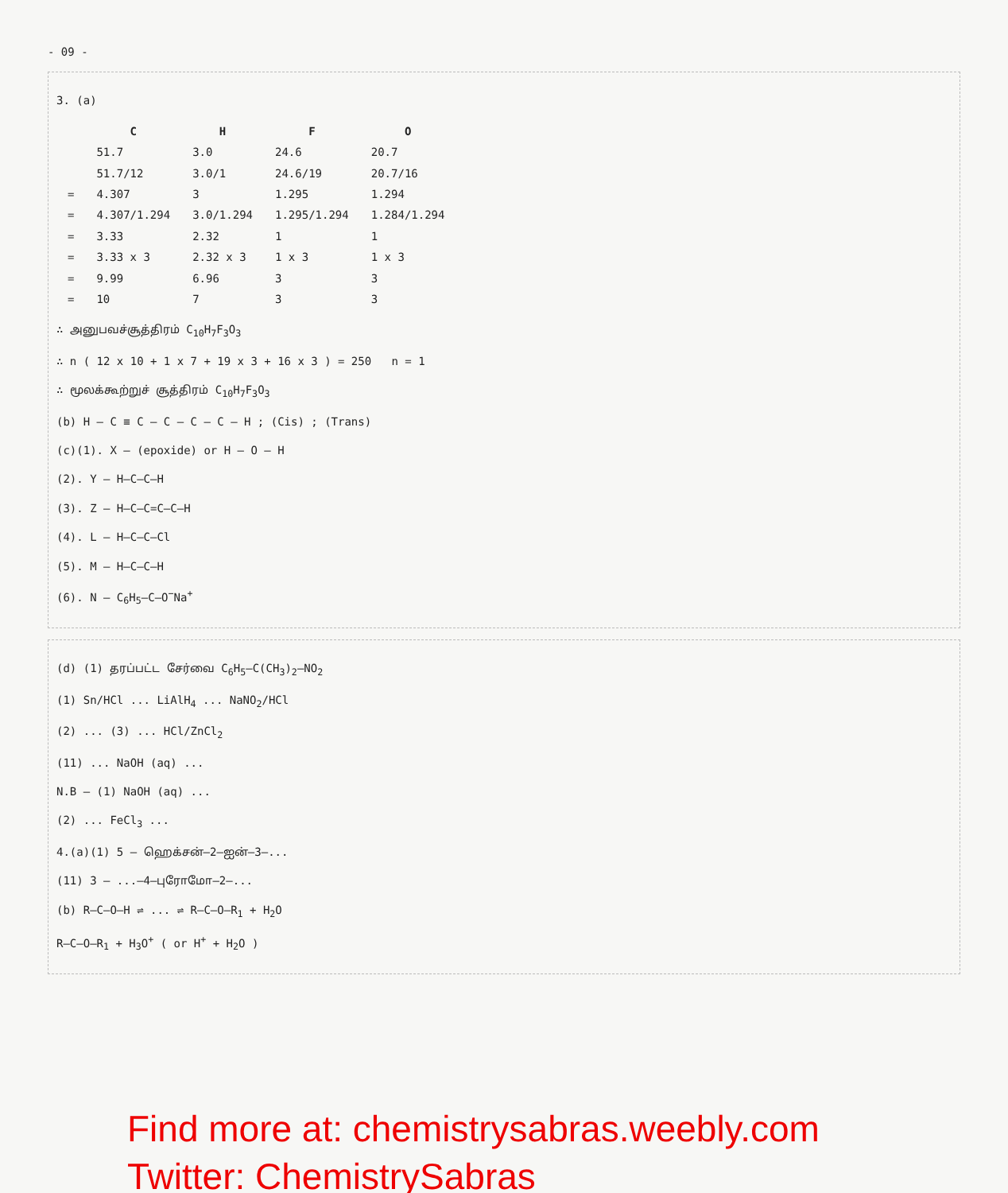- 09 -
3. (a)
| | C | H | F | O |
| --- | --- | --- | --- | --- |
| | 51.7 | 3.0 | 24.6 | 20.7 |
| | 51.7/12 | 3.0/1 | 24.6/19 | 20.7/16 |
| = | 4.307 | 3 | 1.295 | 1.294 |
| = | 4.307/1.294 | 3.0/1.294 | 1.295/1.294 | 1.284/1.294 |
| = | 3.33 | 2.32 | 1 | 1 |
| = | 3.33 x 3 | 2.32 x 3 | 1 x 3 | 1 x 3 |
| = | 9.99 | 6.96 | 3 | 3 |
| = | 10 | 7 | 3 | 3 |
∴ அனுபவச்சூத்திரம் C<sub>10</sub>H<sub>7</sub>F<sub>3</sub>O<sub>3</sub>
∴ n ( 12 x 10 + 1 x 7 + 19 x 3 + 16 x 3 ) = 250 n = 1
∴ மூலக்கூற்றுச் சூத்திரம் C<sub>10</sub>H<sub>7</sub>F<sub>3</sub>O<sub>3</sub>
(b) H – C ≡ C – C – C – C – H ; (Cis) ; (Trans)
(c)(1). X – (epoxide) or H – O – H
(2). Y – H–C–C–H
(3). Z – H–C–C=C–C–H
(4). L – H–C–C–Cl
(5). M – H–C–C–H
(6). N – C<sub>6</sub>H<sub>5</sub>–C–O<sup>−</sup>Na<sup>+</sup>
(d) (1) தரப்பட்ட சேர்வை C<sub>6</sub>H<sub>5</sub>–C(CH<sub>3</sub>)<sub>2</sub>–NO<sub>2</sub>
(1) Sn/HCl ... LiAlH<sub>4</sub> ... NaNO<sub>2</sub>/HCl
(2) ... (3) ... HCl/ZnCl<sub>2</sub>
(11) ... NaOH (aq) ...
N.B – (1) NaOH (aq) ...
(2) ... FeCl<sub>3</sub> ...
4.(a)(1) 5 – ஹெக்சன்–2–ஐன்–3–...
(11) 3 – ...–4–புரோமோ–2–...
(b) R–C–O–H ⇌ ... ⇌ R–C–O–R<sub>1</sub> + H<sub>2</sub>O
R–C–O–R<sub>1</sub> + H<sub>3</sub>O<sup>+</sup> ( or H<sup>+</sup> + H<sub>2</sub>O )
Find more at: chemistrysabras.weebly.com
Twitter: ChemistrySabras